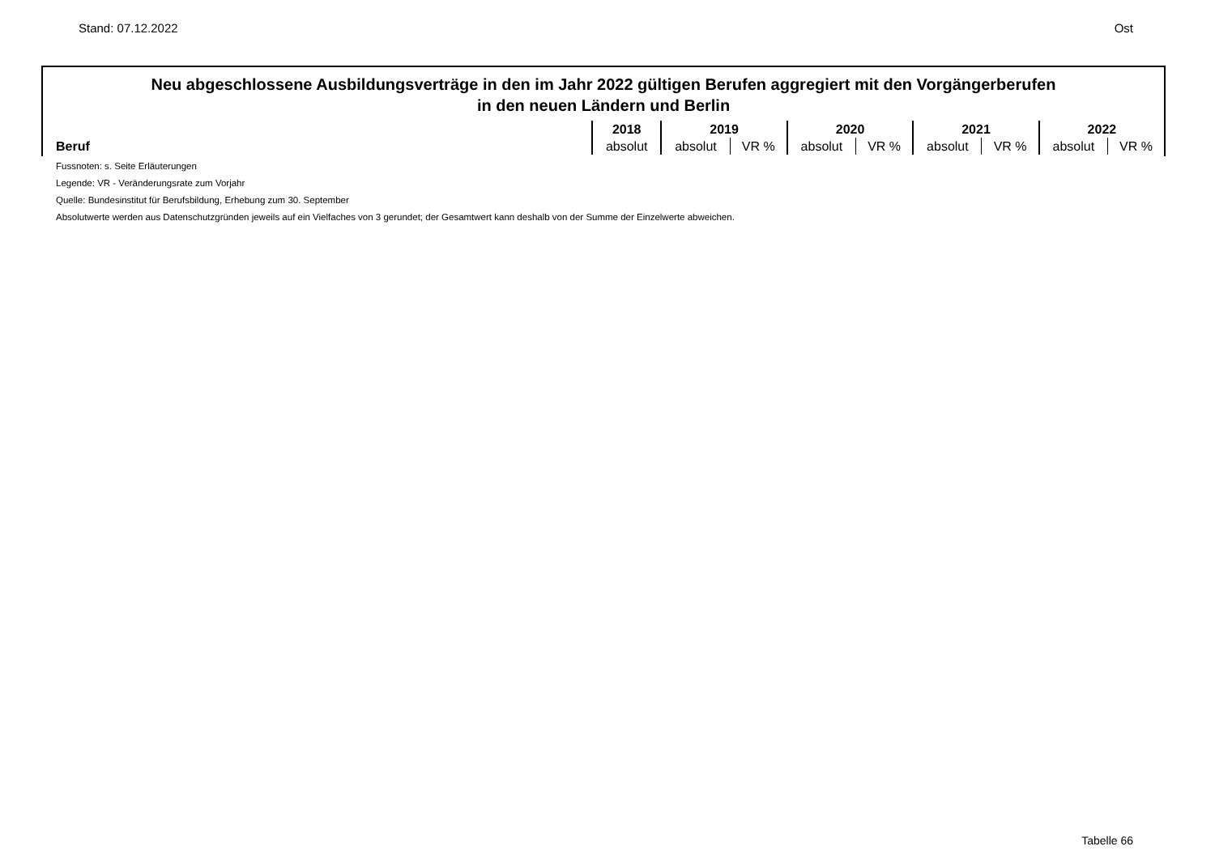Stand: 07.12.2022 Ost
Neu abgeschlossene Ausbildungsverträge in den im Jahr 2022 gültigen Berufen aggregiert mit den Vorgängerberufen
in den neuen Ländern und Berlin
| Beruf | 2018 | 2019 | | 2020 | | 2021 | | 2022 | |
| --- | --- | --- | --- | --- | --- | --- | --- | --- | --- |
| | absolut | absolut | VR % | absolut | VR % | absolut | VR % | absolut | VR % |
Fussnoten: s. Seite Erläuterungen
Legende: VR - Veränderungsrate zum Vorjahr
Quelle: Bundesinstitut für Berufsbildung, Erhebung zum 30. September
Absolutwerte werden aus Datenschutzgründen jeweils auf ein Vielfaches von 3 gerundet; der Gesamtwert kann deshalb von der Summe der Einzelwerte abweichen.
Tabelle 66